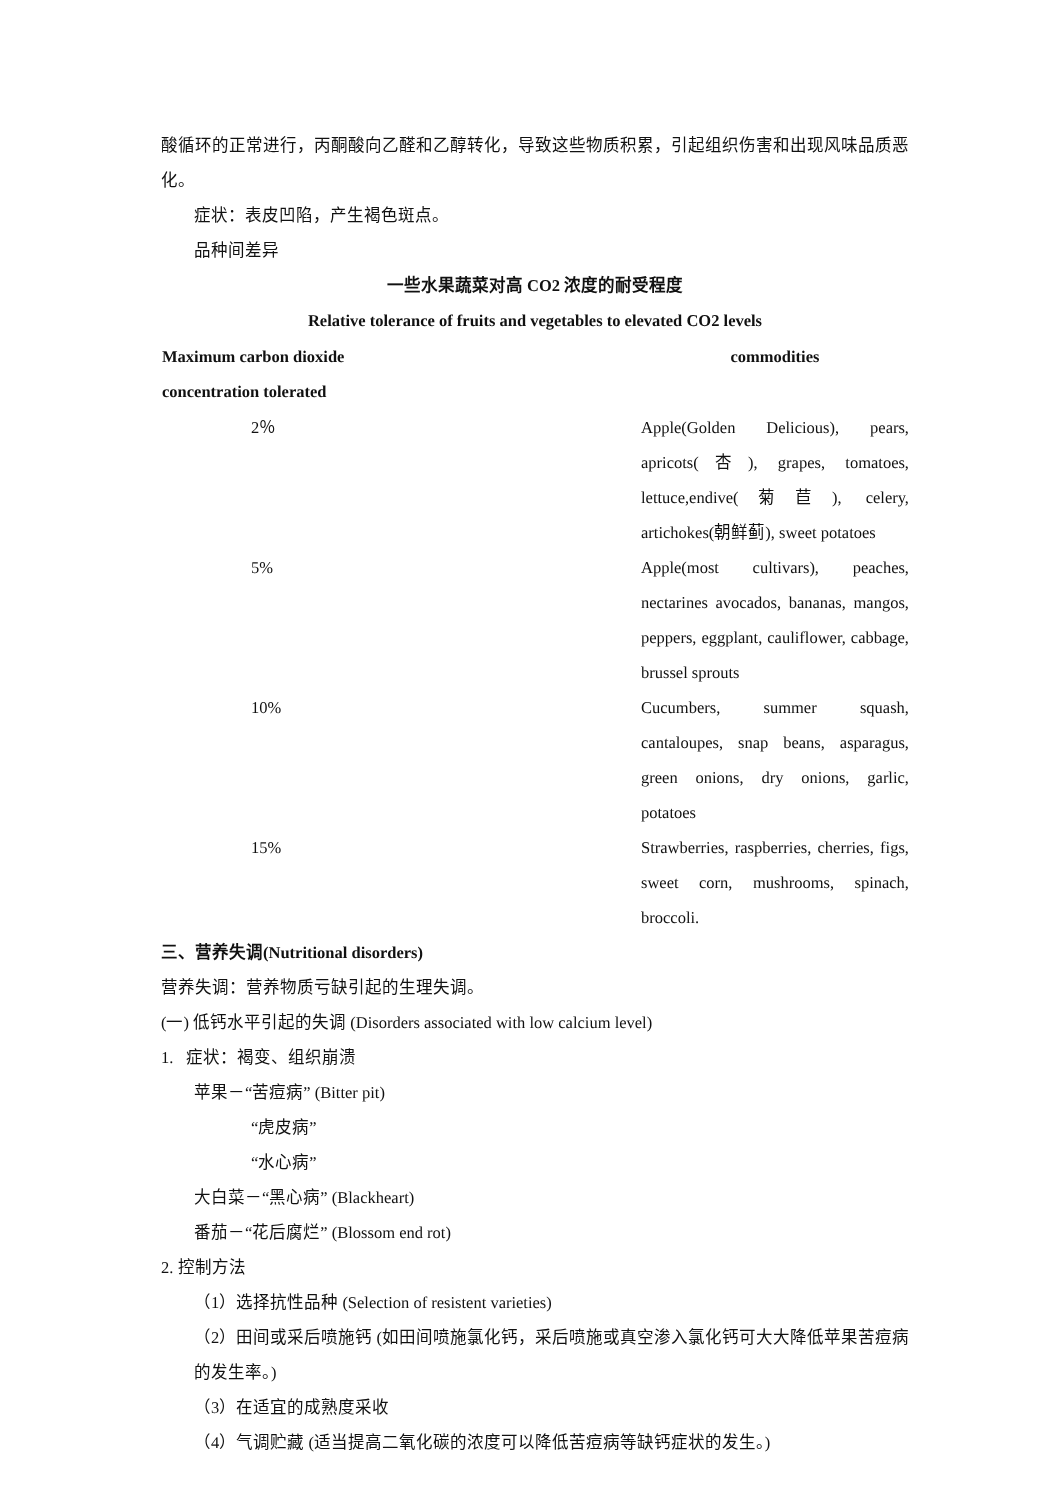酸循环的正常进行，丙酮酸向乙醛和乙醇转化，导致这些物质积累，引起组织伤害和出现风味品质恶化。
症状：表皮凹陷，产生褐色斑点。
品种间差异
一些水果蔬菜对高 CO2 浓度的耐受程度
Relative tolerance of fruits and vegetables to elevated CO2 levels
| Maximum carbon dioxide concentration tolerated | commodities |
| --- | --- |
| 2％ | Apple(Golden Delicious), pears, apricots(杏), grapes, tomatoes, lettuce,endive(菊苣), celery, artichokes(朝鲜蓟), sweet potatoes |
| 5% | Apple(most cultivars), peaches, nectarines avocados, bananas, mangos, peppers, eggplant, cauliflower, cabbage, brussel sprouts |
| 10% | Cucumbers, summer squash, cantaloupes, snap beans, asparagus, green onions, dry onions, garlic, potatoes |
| 15% | Strawberries, raspberries, cherries, figs, sweet corn, mushrooms, spinach, broccoli. |
三、营养失调(Nutritional disorders)
营养失调：营养物质亏缺引起的生理失调。
(一) 低钙水平引起的失调 (Disorders associated with low calcium level)
1. 症状：褐变、组织崩溃
苹果－“苦痘病” (Bitter pit)
“虎皮病”
“水心病”
大白菜－“黑心病” (Blackheart)
番茄－“花后腐烂” (Blossom end rot)
2. 控制方法
（1）选择抗性品种 (Selection of resistent varieties)
（2）田间或采后喷施钙 (如田间喷施氯化钙，采后喷施或真空渗入氯化钙可大大降低苹果苦痘病的发生率。)
（3）在适宜的成熟度采收
（4）气调贮藏 (适当提高二氧化碳的浓度可以降低苦痘病等缺钙症状的发生。)